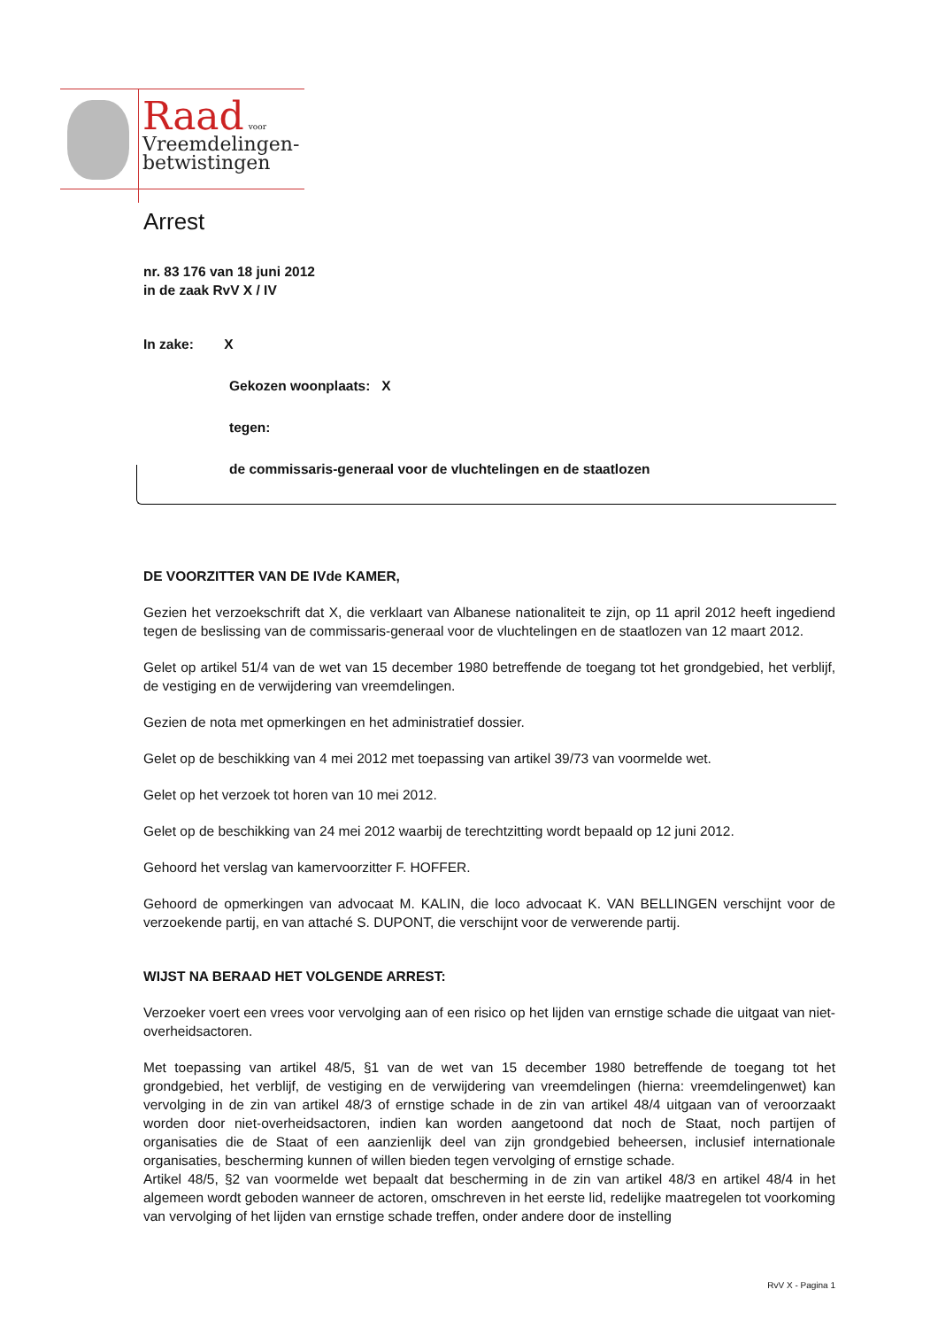Raad voor
Vreemdelingen-
betwistingen
Arrest
nr. 83 176 van 18 juni 2012
in de zaak RvV X / IV
In zake: X
Gekozen woonplaats: X
tegen:
de commissaris-generaal voor de vluchtelingen en de staatlozen
DE VOORZITTER VAN DE IVde KAMER,
Gezien het verzoekschrift dat X, die verklaart van Albanese nationaliteit te zijn, op 11 april 2012 heeft ingediend tegen de beslissing van de commissaris-generaal voor de vluchtelingen en de staatlozen van 12 maart 2012.
Gelet op artikel 51/4 van de wet van 15 december 1980 betreffende de toegang tot het grondgebied, het verblijf, de vestiging en de verwijdering van vreemdelingen.
Gezien de nota met opmerkingen en het administratief dossier.
Gelet op de beschikking van 4 mei 2012 met toepassing van artikel 39/73 van voormelde wet.
Gelet op het verzoek tot horen van 10 mei 2012.
Gelet op de beschikking van 24 mei 2012 waarbij de terechtzitting wordt bepaald op 12 juni 2012.
Gehoord het verslag van kamervoorzitter F. HOFFER.
Gehoord de opmerkingen van advocaat M. KALIN, die loco advocaat K. VAN BELLINGEN verschijnt voor de verzoekende partij, en van attaché S. DUPONT, die verschijnt voor de verwerende partij.
WIJST NA BERAAD HET VOLGENDE ARREST:
Verzoeker voert een vrees voor vervolging aan of een risico op het lijden van ernstige schade die uitgaat van niet-overheidsactoren.
Met toepassing van artikel 48/5, §1 van de wet van 15 december 1980 betreffende de toegang tot het grondgebied, het verblijf, de vestiging en de verwijdering van vreemdelingen (hierna: vreemdelingenwet) kan vervolging in de zin van artikel 48/3 of ernstige schade in de zin van artikel 48/4 uitgaan van of veroorzaakt worden door niet-overheidsactoren, indien kan worden aangetoond dat noch de Staat, noch partijen of organisaties die de Staat of een aanzienlijk deel van zijn grondgebied beheersen, inclusief internationale organisaties, bescherming kunnen of willen bieden tegen vervolging of ernstige schade.
Artikel 48/5, §2 van voormelde wet bepaalt dat bescherming in de zin van artikel 48/3 en artikel 48/4 in het algemeen wordt geboden wanneer de actoren, omschreven in het eerste lid, redelijke maatregelen tot voorkoming van vervolging of het lijden van ernstige schade treffen, onder andere door de instelling
RvV X - Pagina 1